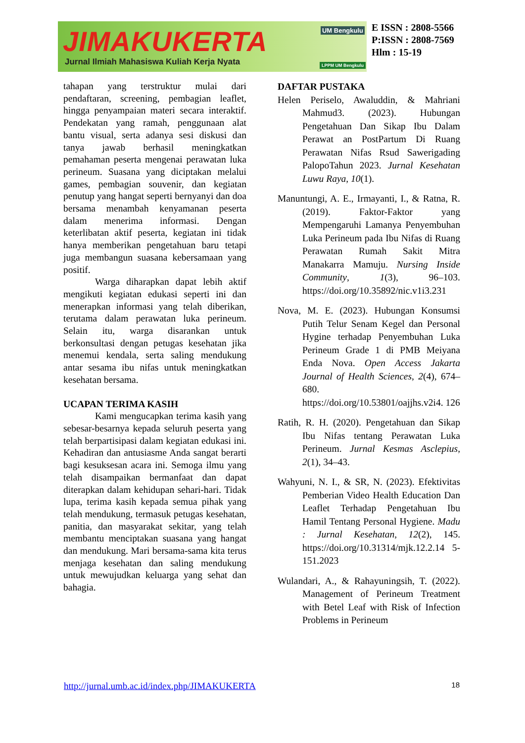JIMAKUKERTA UM Bengkulu
Jurnal Ilmiah Mahasiswa Kuliah Kerja Nyata
LPPM UM Bengkulu
E ISSN : 2808-5566
P:ISSN : 2808-7569
Hlm : 15-19
tahapan yang terstruktur mulai dari pendaftaran, screening, pembagian leaflet, hingga penyampaian materi secara interaktif. Pendekatan yang ramah, penggunaan alat bantu visual, serta adanya sesi diskusi dan tanya jawab berhasil meningkatkan pemahaman peserta mengenai perawatan luka perineum. Suasana yang diciptakan melalui games, pembagian souvenir, dan kegiatan penutup yang hangat seperti bernyanyi dan doa bersama menambah kenyamanan peserta dalam menerima informasi. Dengan keterlibatan aktif peserta, kegiatan ini tidak hanya memberikan pengetahuan baru tetapi juga membangun suasana kebersamaan yang positif.
Warga diharapkan dapat lebih aktif mengikuti kegiatan edukasi seperti ini dan menerapkan informasi yang telah diberikan, terutama dalam perawatan luka perineum. Selain itu, warga disarankan untuk berkonsultasi dengan petugas kesehatan jika menemui kendala, serta saling mendukung antar sesama ibu nifas untuk meningkatkan kesehatan bersama.
UCAPAN TERIMA KASIH
Kami mengucapkan terima kasih yang sebesar-besarnya kepada seluruh peserta yang telah berpartisipasi dalam kegiatan edukasi ini. Kehadiran dan antusiasme Anda sangat berarti bagi kesuksesan acara ini. Semoga ilmu yang telah disampaikan bermanfaat dan dapat diterapkan dalam kehidupan sehari-hari. Tidak lupa, terima kasih kepada semua pihak yang telah mendukung, termasuk petugas kesehatan, panitia, dan masyarakat sekitar, yang telah membantu menciptakan suasana yang hangat dan mendukung. Mari bersama-sama kita terus menjaga kesehatan dan saling mendukung untuk mewujudkan keluarga yang sehat dan bahagia.
DAFTAR PUSTAKA
Helen Periselo, Awaluddin, & Mahriani Mahmud3. (2023). Hubungan Pengetahuan Dan Sikap Ibu Dalam Perawat an PostPartum Di Ruang Perawatan Nifas Rsud Sawerigading PalopoTahun 2023. Jurnal Kesehatan Luwu Raya, 10(1).
Manuntungi, A. E., Irmayanti, I., & Ratna, R. (2019). Faktor-Faktor yang Mempengaruhi Lamanya Penyembuhan Luka Perineum pada Ibu Nifas di Ruang Perawatan Rumah Sakit Mitra Manakarra Mamuju. Nursing Inside Community, 1(3), 96–103. https://doi.org/10.35892/nic.v1i3.231
Nova, M. E. (2023). Hubungan Konsumsi Putih Telur Senam Kegel dan Personal Hygine terhadap Penyembuhan Luka Perineum Grade 1 di PMB Meiyana Enda Nova. Open Access Jakarta Journal of Health Sciences, 2(4), 674–680. https://doi.org/10.53801/oajjhs.v2i4. 126
Ratih, R. H. (2020). Pengetahuan dan Sikap Ibu Nifas tentang Perawatan Luka Perineum. Jurnal Kesmas Asclepius, 2(1), 34–43.
Wahyuni, N. I., & SR, N. (2023). Efektivitas Pemberian Video Health Education Dan Leaflet Terhadap Pengetahuan Ibu Hamil Tentang Personal Hygiene. Madu : Jurnal Kesehatan, 12(2), 145. https://doi.org/10.31314/mjk.12.2.14 5-151.2023
Wulandari, A., & Rahayuningsih, T. (2022). Management of Perineum Treatment with Betel Leaf with Risk of Infection Problems in Perineum
http://jurnal.umb.ac.id/index.php/JIMAKUKERTA 18